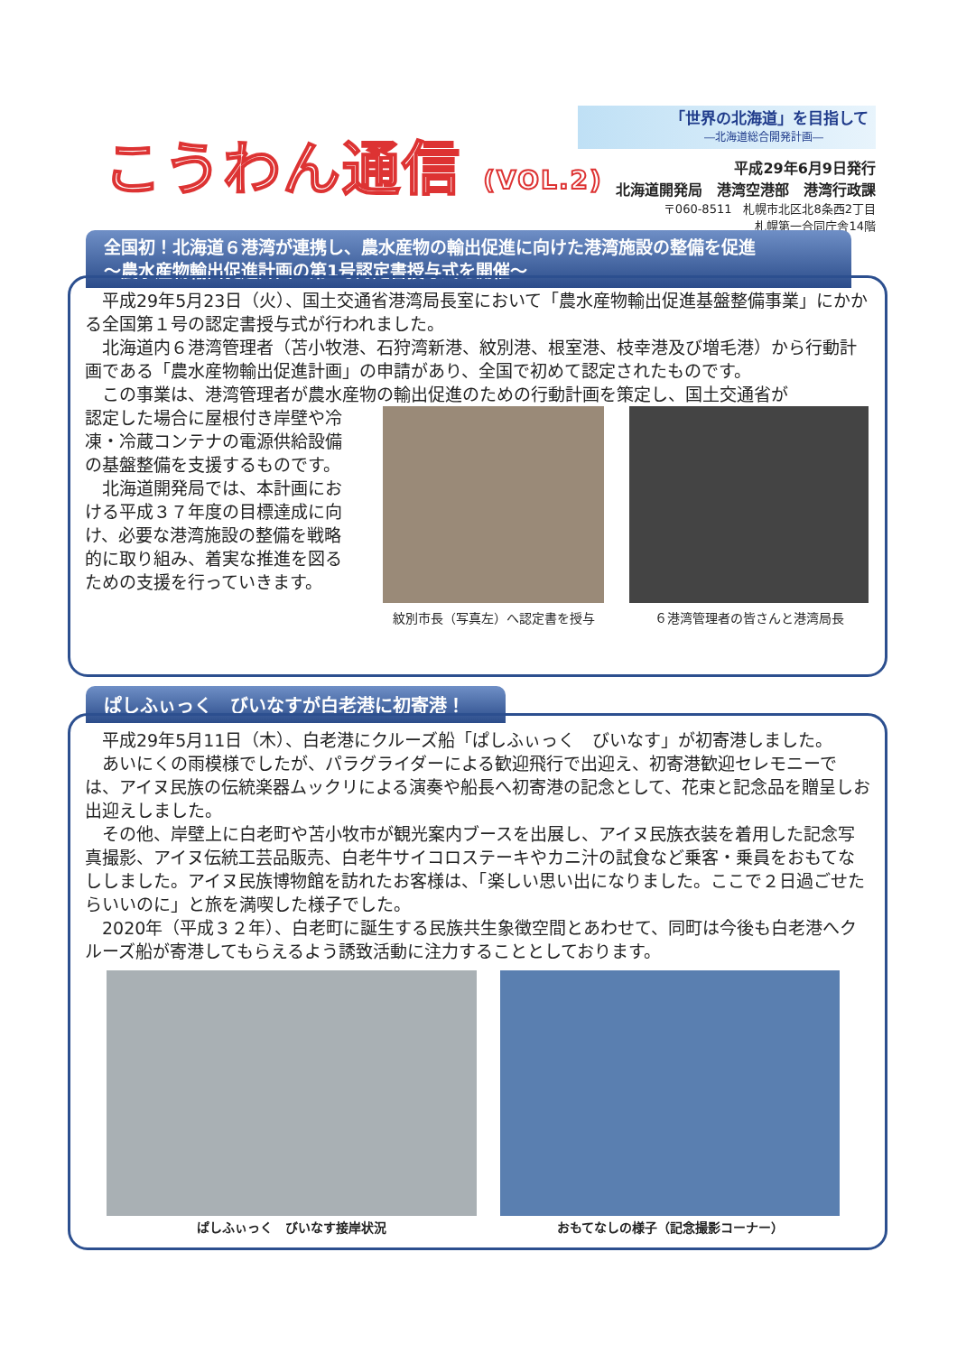こうわん通信 (VOL.2)
「世界の北海道」を目指して
―北海道総合開発計画―
平成29年6月9日発行
北海道開発局　港湾空港部　港湾行政課
〒060-8511　札幌市北区北8条西2丁目
札幌第一合同庁舎14階
全国初！北海道６港湾が連携し、農水産物の輸出促進に向けた港湾施設の整備を促進
～農水産物輸出促進計画の第1号認定書授与式を開催～
平成29年5月23日（火）、国土交通省港湾局長室において「農水産物輸出促進基盤整備事業」にかかる全国第１号の認定書授与式が行われました。
北海道内６港湾管理者（苫小牧港、石狩湾新港、紋別港、根室港、枝幸港及び増毛港）から行動計画である「農水産物輸出促進計画」の申請があり、全国で初めて認定されたものです。
この事業は、港湾管理者が農水産物の輸出促進のための行動計画を策定し、国土交通省が
認定した場合に屋根付き岸壁や冷凍・冷蔵コンテナの電源供給設備の基盤整備を支援するものです。
北海道開発局では、本計画における平成３７年度の目標達成に向け、必要な港湾施設の整備を戦略的に取り組み、着実な推進を図るための支援を行っていきます。
紋別市長（写真左）へ認定書を授与
６港湾管理者の皆さんと港湾局長
ぱしふぃっく　びいなすが白老港に初寄港！
平成29年5月11日（木）、白老港にクルーズ船「ぱしふぃっく　びいなす」が初寄港しました。
あいにくの雨模様でしたが、パラグライダーによる歓迎飛行で出迎え、初寄港歓迎セレモニーでは、アイヌ民族の伝統楽器ムックリによる演奏や船長へ初寄港の記念として、花束と記念品を贈呈しお出迎えしました。
その他、岸壁上に白老町や苫小牧市が観光案内ブースを出展し、アイヌ民族衣装を着用した記念写真撮影、アイヌ伝統工芸品販売、白老牛サイコロステーキやカニ汁の試食など乗客・乗員をおもてなししました。アイヌ民族博物館を訪れたお客様は、「楽しい思い出になりました。ここで２日過ごせたらいいのに」と旅を満喫した様子でした。
2020年（平成３２年）、白老町に誕生する民族共生象徴空間とあわせて、同町は今後も白老港へクルーズ船が寄港してもらえるよう誘致活動に注力することとしております。
ぱしふぃっく　びいなす接岸状況 おもてなしの様子（記念撮影コーナー）